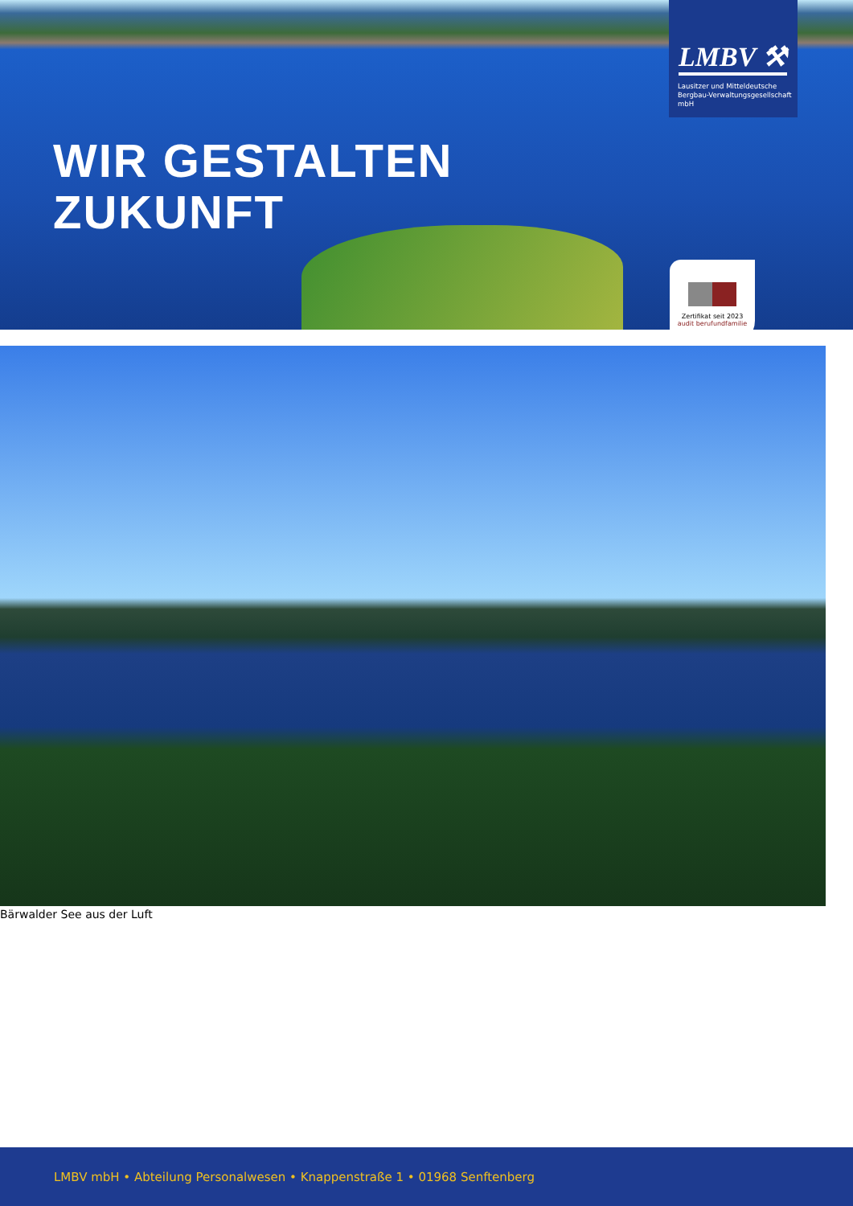WIR GESTALTEN
ZUKUNFT
LMBV ⚒
Lausitzer und Mitteldeutsche
Bergbau-Verwaltungsgesellschaft mbH
Zertifikat seit 2023
audit berufundfamilie
Bärwalder See aus der Luft
LMBV mbH • Abteilung Personalwesen • Knappenstraße 1 • 01968 Senftenberg